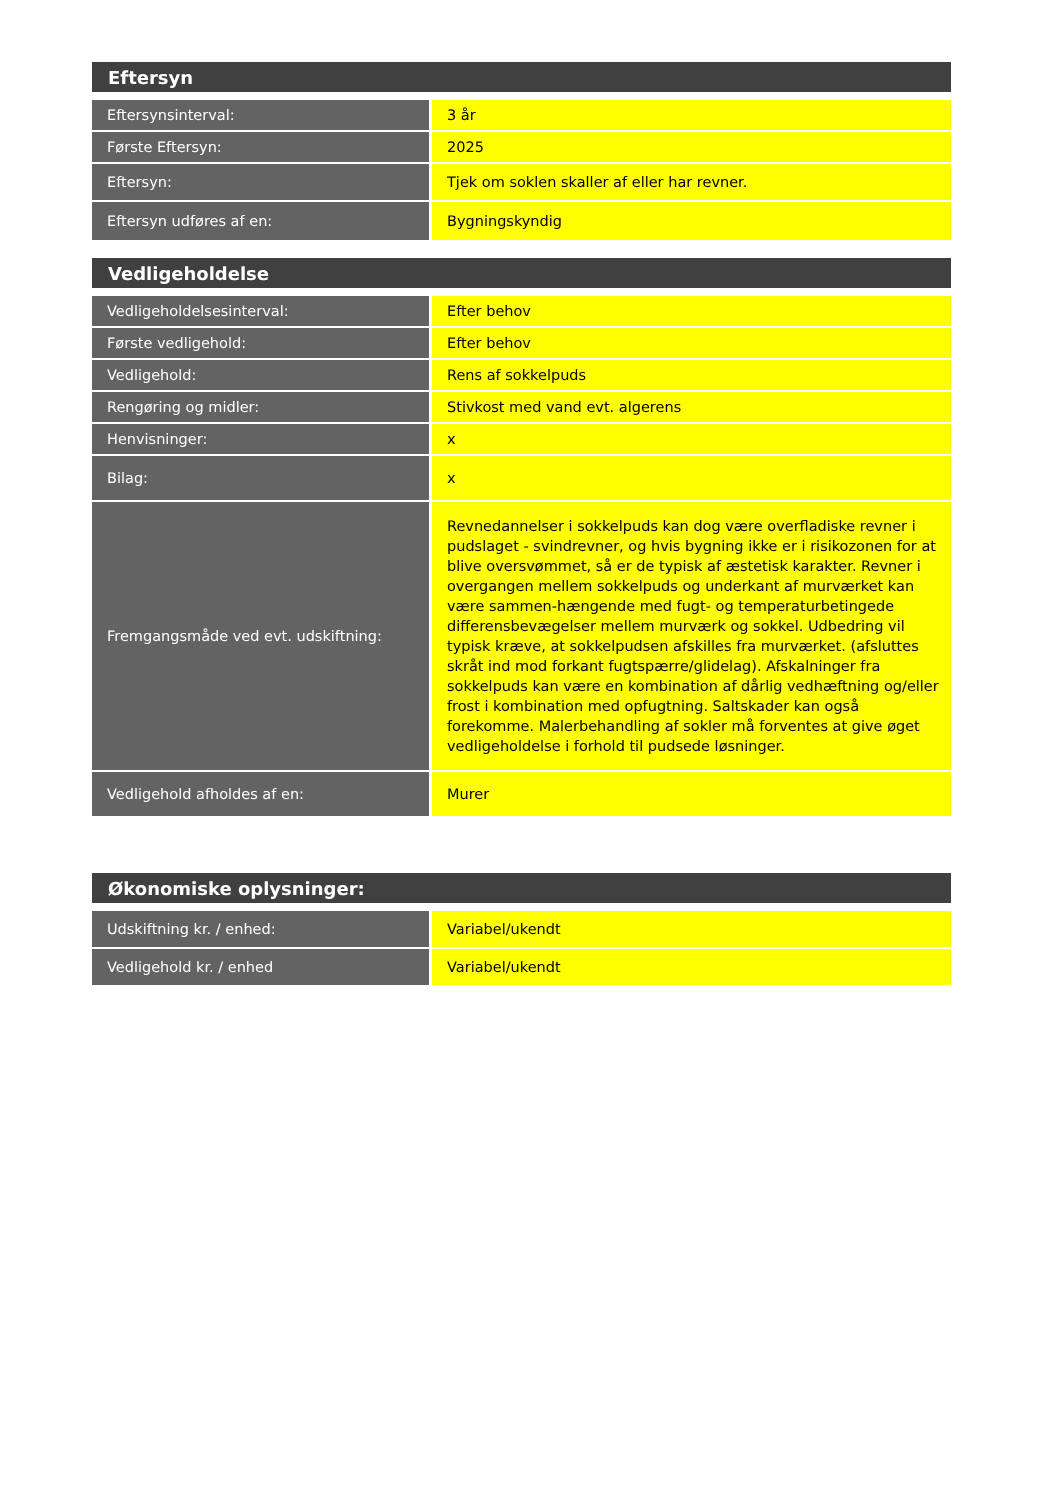| Eftersyn | |
| --- | --- |
| Eftersynsinterval: | 3 år |
| Første Eftersyn: | 2025 |
| Eftersyn: | Tjek om soklen skaller af eller har revner. |
| Eftersyn udføres af en: | Bygningskyndig |
| Vedligeholdelse | |
| --- | --- |
| Vedligeholdelsesinterval: | Efter behov |
| Første vedligehold: | Efter behov |
| Vedligehold: | Rens af sokkelpuds |
| Rengøring og midler: | Stivkost med vand evt. algerens |
| Henvisninger: | x |
| Bilag: | x |
| Fremgangsmåde ved evt. udskiftning: | Revnedannelser i sokkelpuds kan dog være overfladiske revner i pudslaget - svindrevner, og hvis bygning ikke er i risikozonen for at blive oversvømmet, så er de typisk af æstetisk karakter. Revner i overgangen mellem sokkelpuds og underkant af murværket kan være sammen-hængende med fugt- og temperaturbetingede differensbevægelser mellem murværk og sokkel. Udbedring vil typisk kræve, at sokkelpudsen afskilles fra murværket. (afsluttes skråt ind mod forkant fugtspærre/glidelag). Afskalninger fra sokkelpuds kan være en kombination af dårlig vedhæftning og/eller frost i kombination med opfugtning. Saltskader kan også forekomme. Malerbehandling af sokler må forventes at give øget vedligeholdelse i forhold til pudsede løsninger. |
| Vedligehold afholdes af en: | Murer |
| Økonomiske oplysninger: | |
| --- | --- |
| Udskiftning kr. / enhed: | Variabel/ukendt |
| Vedligehold kr. / enhed | Variabel/ukendt |